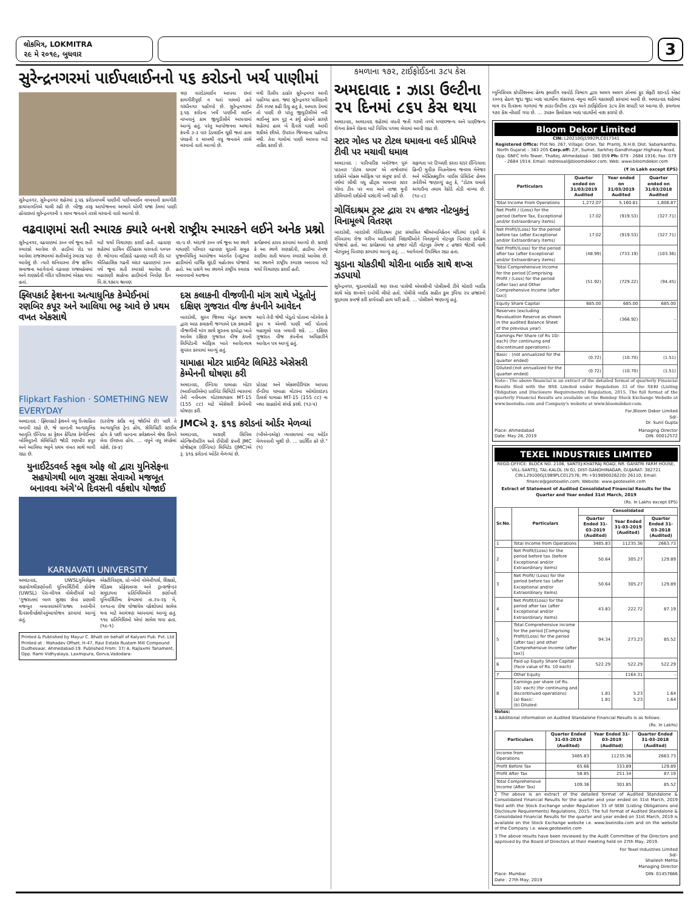લોકમિત્ર, LOKMITRA
૨૯ મે ૨૦૧૯, બુધવાર
3
સુરેન્દ્રનગરમાં પાઈપલાઈનનો ૫૬ કરોડનો ખર્ચ પાણીમાં
સુરેન્દ્રનગર, સુરેન્દ્રનગર શહેરમાં રૂ.૫૬ કરોડનાખર્ચે પાણીની પાઈપલાઈન નાખવાની કામગીરી કાચબાગતિએ ચાલી રહી છે. બીજી તરફ આયોજનના અભાવે ધોળી ધજા ડેમમાં પાણી હોવાછતાં સુરેન્દ્રનગરની ૨ લાખ જનતાને તરસે મરવાનો વારો આવ્યો છે.
ત્રણ વારડેડલાઈન આપવા છતાં કામગીરીપૂર્ણ ન થતાં મામલો હવે ગાંધીનગર પહોંચ્યો છે. સુરેન્દ્રનગરમાં રૂ.૫૬ કરોડના ખર્ચે પાણીની લાઈન નાખવાનું કામ જીયુડીસીને આપવામાં આવ્યું હતું. પરંતુ આયોજનના અભાવે કંપની ૩-૩ વાર ડેડલાઈન ચૂકી જતાં હાલ પંથકની ૨ લાખથી વધુ જનતાને તરસે મરવાનો વારો આવ્યો છે.
મંત્રી દિલીપ ઠાકોર સુરેન્દ્રનગર આવી પહોંચ્યા હતા. જ્યાં સુરેન્દ્રનગર પાલિકાની ટીમે સ્પષ્ટ કહી દિધુ હતુ કે, અમારા ડેમમાં તો પાણી છે પરંતુ જીયુડીસીએ નવી લાઈનનું કામ પુરૂ ન કર્યુ હોવાને કારણે શહેરમાં હાલ બે દિવસે પાણી આપી શકીએ છીએ. ઉપરાંત જિલ્લાના પહોંચ્યા નથી. તેવા ગામોમાં પાણી આપવા માટે તાકિદ કરાઈ છે.
વઢવાણમાં સતી સ્મારક ક્યારે બનશે રાષ્ટ્રીય સ્મારકને લઈને અનેક પ્રશ્નો
સુરેન્દ્રનગર, વઢવાણમાં ૩૦૦ વર્ષ જૂના સતી સ્મારકો આવેલા છે. હાડીમાં રોડ પર આવેલા રાજસ્થાનમાં સતીઓનું સ્મારક પણ આવેલું છે. ત્યારે શનિવારના રોજ ક્ષત્રિય સમાજના આગેવાનો વઢવાણ રાજમહેલમાં અને રાણકદેવી મંદિર પરિસરમાં એકઠા થયા હતાં.
માટે ચર્ચા વિચારણા કરાઈ હતી. વઢવાણ શહેરમાં પ્રાચિન ઈતિહાસ ધરાવતો ૫૦૫૦ છે. ભોગાવા નદીકાંઠે વઢવાણ બારી રોડ પર ઐતિહાસિક ગઢની અંદર વઢવાણમાં ૩૦૦ વર્ષ જૂના સતી સ્મારકો આવેલા છે. મહારાણી સાહેબા હાડીમાંનો નિર્વાણ દિન વિ.સં.૧૭૯૫ શ્રાવણ
વદ-૫ છે. અંદાજે ૩૦૦ વર્ષ જૂના આ સ્થળે માધાણી પરિવાર વઢવાણ ચૂડાની સમુહ પૂજનવિધિનું આયોજન અંતર્ગત દેવદૂરબા હાડીમાંનો વાર્ષિક ચુંદડી મહોત્સવ યોજાયો હતો. આ પ્રસંગે આ સ્થળને રાષ્ટ્રીય સ્મારક બનાવવાનો આજના
કાર્યક્રમમાં ઠરાવ કરવામાં આવ્યો છે. કારણે કે આ સ્થળે રાણકદેવી, હાડીમા તેમજ રાણીમા સતી થયાના સ્મારકો આવેલા છે. આ સ્થળને રાષ્ટ્રીય સ્મારક બનાવવા માટે ચર્ચા વિચારણા કરાઈ હતી.
ફ્લિપકાર્ટ ફેશનના અત્યાધુનિક કેમ્પેઈનમાં રણબિર કપૂર અને આલિયા ભટ્ટ આવે છે પ્રથમ વખત એકસાથે
Flipkart Fashion · SOMETHING NEW EVERYDAY
અમદાવાદ : ફ્લિપકાર્ટ ફેશનને વધુ ઉત્સાહિત બનાવી રહ્યો છે, જે બ્રાન્ડની અત્યાધુનિક આવૃતિ ઈન્ડિયા કા ફેશન કેપિટલ કેમ્પેઈનમાં બોલિવુડની સેલિબ્રિટી જોડી રણબીર કપૂર અને આલિયા ભટ્ટને પ્રથમ વખત સાથે લાવી રહ્યા છે.
(દરરોજ કંઈક નવું જોઈએ છે) પછી તે અત્યાધુનિક ટ્રેન્ડ હોય, સેલિબ્રિટી સ્ટાઈલ હોય કે પછી બ્રાન્ડના કલેક્શનને શ્રેષ્ઠ કિંમતે લેવા ઈચ્છતા હોય. ... વધુને વધુ સંપર્કમાં રહેશે. (૭-૪)
યુનાઈટેડવર્લ્ડ સ્કૂલ ઓફ લૉ દ્વારા યુનિસેફના સહયોગથી બાળ સુરક્ષા સેવાઓ મજબૂત બનાવવા અંગે'બે દિવસની વર્કશોપ યોજાઈ
KARNAVATI UNIVERSITY
અમદાવાદ, UWSLયુનિસેફના સહયોગથીકર્ણાવતી યુનિવર્સિટીની કોલેજ (UWSL) પેરા-લીગલ વોલેન્ટીયર્સ માટે 'ગુજરાતમાં બાળ સુરક્ષા સેવા પ્રણાલી મજબૂત બનાવવાઅંગે'રાજ્ય સ્તરનીબે દિવસનીવર્કશોપનુંઆયોજન કરવામાં આવ્યું હતું.
એક્ટીવિસ્ટ્સ, પ્રો-બોનો વોલેન્ટીયર્સ, શિક્ષકો, મેડિકલ પ્રોફેશનલ્સ અને ટ્રાન્સજેન્ડર સમુદાયના પ્રતિનિધિઓને કર્ણાવતી યુનિવર્સિટીના કેમ્પસમાં તા.૨૫-૨૬ મે, ૨૦૧૯ના રોજ યોજાયેલ વર્કશોપમાં સામેલ થવા માટે આમંત્રણ આપવામાં આવ્યું હતું. ૧૧૯ પ્રતિનિધિઓ એમાં સામેલ થયા હતા. (૧૯-૧)
Printed & Published by Mayur C. Bhatt on behalf of Kalyani Pub. Pvt. Ltd Printed at : Mahadev Offset, H-47, Ravi Estate Rustam Mill Compound Dudheswar, Ahmedabad-19. Published From: 37/ A, Rajlaxmi Tanament, Opp. Rami Vidhyalaya, Laxmipura, Gorva,Vadodara-
દસ કલાકની વીજળીની માંગ સાથે ખેડૂતોનું દક્ષિણ ગુજરાત વીજ કંપનીને આવેદન
બારડોલી, સુરત જિલ્લા ખેડૂત સમાજ દ્વારા આઠ કલાકની જગ્યાએ દસ કલાકની વીજળીની માંગ સાથે સુરતના કાપોદ્રા ખાતે આવેલ દક્ષિણ ગુજરાત વીજ કંપની લિમિટેડની ઓફિસ ખાતે આવેદનપત્ર સુપરત કરવામાં આવ્યું હતું.
આવે તેવી જેથી ખેડૂતો પોતાના બોરવેલ કે કૂવા મ એનથી પાણી લઈ પોતાનો મહામુલો પાક બચાવી શકે. ... દક્ષિણ ગુજરાત વીજ કંપનીના અધિકારીને આવેદન પત્ર આપ્યું હતું.
યામાહા મોટર પ્રાઈવેટ લિમિટેડે એસેસરી કેમ્પેનની ઘોષણા કરી
અમદાવાદ, ઈન્ડિયા યામાહા મોટર (આઈવાઈએમ) પ્રાઈવેટ લિમિટેડે ભારતમાં તેની નવીનતમ મોટરસાયકલ MT-15 (155 cc) માટે એસેસરી કેમ્પેનની ઘોષણા કરી.
પ્રોડક્ટ અને એક્સપીરિયંસ આપવા ઈન્ડીયા યામાહા મોટરના ઓથોરાઇઝ્ડ ડિલર્સ યામાહા MT-15 (155 cc) ના બધા ગ્રાહકોનો સંપર્ક કરશે. (૧૩-૫)
JMCએ રૂ. ૬૧૬ કરોડનાં ઓર્ડર મેળવ્યાં
અમદાવાદ, અગ્રણી સિવિલ એન્જિનીયરિંગ અને ઈપીસી કંપની JMC પ્રોજેક્ટ્સ (ઈન્ડિયા) લિમિટેડ (JMC)એ રૂ. ૬૧૬ કરોડનાં ઓર્ડર મેળવ્યાં છે.
(બીએન્ડએફ) વ્યવસાયમાં નવા ઓર્ડર મેળવવાની ખુશી છે. ... પ્રદર્શિત કરે છે." (૧)
કમળાના ૧૭૨, ટાઈફોઈડના ૩૮૫ કેસ
અમદાવાદ : ઝાડા ઉલ્ટીના ૨૫ દિનમાં ૮૬૫ કેસ થયા
અમદાવાદ, અમદાવાદ શહેરમાં વધતી જતી ગરમી વચ્ચે મચ્છરજન્ય અને પાણીજન્ય રોગના કેસને રોકવા માટે વિવિધ પગલા લેવામાં આવી રહ્યા છે.
સ્ટાર ગોલ્ડ પર ટોટલ ધમાલના વર્લ્ડ પ્રીમિયરે ટીવી પર મચાવી ધમાલ
અમદાવાદ : પારિવારિક મનોરંજન પૂરું પાડનાર 'ટોટલ ધમાલ' એ તાજેતરમાં દર્શકોને બોક્સ ઓફિસ પર સંતુષ્ટ કર્યા છે. વર્ષમાં સૌથી વધુ હીટ્સ લાવનાર સ્ટાર ગોલ્ડ ટીવ પર નવા અને તાજા મુવી પ્રીમિયરની દર્શકોની પસંદગી બની રહી છે.
સફળતા પર ટિપ્પણી કરતા સ્ટાર ઈન્ડિયાના હિન્દી મુવીઝ બિઝનેસના જનરલ મેનેજર અને એક્ઝિક્યુટીવ વાઈસ પ્રેસિડેન્ટ હેમલ ઝવેરીએ જણાવ્યું હતુ કે, "ટોટલ ધમાલે અગાઉના તમામ રેકોર્ડ તોડી નાખ્યા છે. (૧૯-૮)
ગોવિંદાશ્રમ ટ્રસ્ટ દ્વારા ૨૫ હજાર નોટબુકનું વિનામૂલ્યે વિતરણ
બારડોલી, બારડોલી ગોવિંદાશ્રમ ટ્રસ્ટ સંચાલિત શ્રીઅંબાનિકેતન મંદિરમાં ૨૬મી મે રવિવારના રોજ ગરીબ આદિવાસી વિદ્યાર્થીઓને વિનામુલ્યે નોટબુક વિતરણ કાર્યક્રમ યોજાયો હતો. આ કાર્યક્રમમાં ૧૭ હજાર મોટી નોટબુક તેમજ ૮ હજાર જેટલી નાની નોટબુકનું વિતરણ કરવામાં આવ્યું હતું. ... આગેવાનો ઉપસ્થિત રહ્યા હતા.
ચુડાના ચોકડીથી ચોરીના બાઈક સાથે શખ્સ ઝડપાયો
સુરેન્દ્રનગર, ચુડાનાચોકડી ત્રણ રસ્તા પાસેથી એલસીબી પોલીસની ટીમે ચોરાઉ બાઈક સાથે એક શખ્સને દબોચી લીધો હતો. પોલીસે બાઈક સહીત કુલ રૂપિયા ૨૫ હજારનો મુદ્દામાલ કબજે કરી કાર્યવાહી હાથ ધરી હતી. ... પોલીસને જણાવ્યું હતું.
મ્યુનિસિપલ કોર્પોરેશનના હેલ્થ ફ્લાઈંગ સ્કવોર્ડ વિભાગ દ્વારા અલગ અલગ ઝોનમાં ફુડ સેફ્ટી સ્ટાન્ડર્ડ એક્ટ ૨૦૦૬ હેઠળ જુદા જુદા ખાદ્ય પદાર્થોના શંકાસ્પદ નમુના લઈને ચકાસણી કરવામાં આવી છે. અમદાવાદ શહેરમાં માત્ર ૨૫ દિવસના ગાળામાં જ ઝાડા-ઉલ્ટીના ૮૬૫ અને ટાઈફોઈડના ૩૮૫ કેસ સપાટી પર આવ્યા છે. કમળાના ૧૭૨ કેસ નોંધાઈ ગયા છે. ... ૩૫૭૦ કિલોગ્રામ ખાદ્ય પદાર્થોનો નાશ કરાયો છે.
Bloom Dekor Limited
CIN: L20210GJ1992PLC017341
Registered Office: Plot No. 267, Village: Oran, Tal: Prantij, N.H.8, Dist. Sabarkantha, North Gujarat – 383 205 Corp.off: 2/F, Sumel, Sarkhej-Gandhinagar Highway Road, Opp. GNFC Info Tower, Thaltej, Ahmedabad - 380 059 Ph: 079 - 2684 1916; Fax: 079 - 2684 1914; Email: redressal@bloomdekor.com; Web: www.bloomdekor.com
(₹ in Lakh except EPS)
| Particulars | Quarter ended on 31/03/2019 Audited | Year ended on 31/03/2019 Audited | Quarter ended on 31/03/2018 Audited |
| --- | --- | --- | --- |
| Total Income From Operations | 1,272.07 | 5,160.81 | 1,806.87 |
| Net Profit / (Loss) for the period (before Tax, Exceptional and/or Extraordinary items) | 17.02 | (919.53) | (327.71) |
| Net Profit/(Loss) for the period before tax (after Exceptional and/or Extraordinary items) | 17.02 | (919.53) | (327.71) |
| Net Profit/(Loss) for the period after tax (after Exceptional and/or Extraordinary items) | (48.99) | (733.19) | (103.36) |
| Total Comprehensive Income for the period [Comprising Profit / (Loss) for the period (after tax) and Other Comprehensive Income (after tax)] | (51.92) | (729.22) | (94.45) |
| Equity Share Capital | 685.00 | 685.00 | 685.00 |
| Reserves (excluding Revaluation Reserve as shown in the audited Balance Sheet of the previous year) | - | (366.92) | - |
| Earnings Per Share (of Rs 10/- each) (for continuing and discontinued operations)- | | | |
| Basic : (not annualized for the quarter ended) | (0.72) | (10.70) | (1.51) |
| Diluted:(not annualized for the quarter ended) | (0.72) | (10.70) | (1.51) |
Note:- The above financial is an extract of the detailed format of quarterly Financial Results filed with the BSE Limited under Regulation 33 of the SEBI (Listing Obligation and Disclosure Requirements) Regulation, 2015. The full format of the quarterly Financial Results are available on the Bombay Stock Exchange Website at www.bseindia.com and Company's website at www.bloomdekor.com.
For,Bloom Dekor Limited
Sd/-
Dr. Sunil Gupta
Place: Ahmedabad
Date: May 28, 2019 Managing Director
DIN: 00012572
TEXEL INDUSTRIES LIMITED
REGD.OFFICE: BLOCK NO. 2106, SANTEJ-KHATRAJ ROAD, NR. GAYATRI FARM HOUSE, VILL-SANTEJ, TAL-KALOL (N G), DIST-GANDHINAGAR, GUJARAT- 382721
CIN:L29100GJ1989PLC012576; Ph:+919890026220/ 26110; Email: finance@geotexelin.com; Website: www.geotexelin.com
Extract of Statement of Audited Consolidated Financial Results for the Quarter and Year ended 31st March, 2019
(Rs. In Lakhs except EPS)
| Sr.No. | Particulars | Consolidated | | |
| --- | --- | --- | --- | --- |
| | | Quarter Ended 31-03-2019 (Audited) | Year Ended 31-03-2019 (Audited) | Quarter Ended 31-03-2018 (Audited) |
| 1 | Total Income from Operations | 3485.83 | 11235.36 | 2663.73 |
| 2 | Net Profit/(Loss) for the period before tax (before Exceptional and/or Extraordinary items) | 50.64 | 305.27 | 129.89 |
| 3 | Net Profit/ (Loss) for the period before tax (after Exceptional and/or Extraordinary items) | 50.64 | 305.27 | 129.89 |
| 4 | Net Profit/(Loss) for the period after tax (after Exceptional and/or Extraordinary items) | 43.83 | 222.72 | 87.19 |
| 5 | Total Comprehensive income for the period [Comprising Profit/(Loss) for the period (after tax) and other Comprehensive Income (after tax)] | 94.34 | 273.23 | 85.52 |
| 6 | Paid up Equity Share Capital (Face value of Rs. 10 each) | 522.29 | 522.29 | 522.29 |
| 7 | Other Equity | - | 1164.31 | - |
| 8 | Earnings per share (of Rs. 10/- each) (for continuing and discontinued operations) (a) Basic: (b) Diluted: | 1.81 1.81 | 5.23 5.23 | 1.64 1.64 |
Notes:
1 Additional information on Audited Standalone Financial Results is as follows:
(Rs. In Lakhs)
| Particulars | Quarter Ended 31-03-2019 (Audited) | Year Ended 31-03-2019 (Audited) | Quarter Ended 31-03-2018 (Audited) |
| --- | --- | --- | --- |
| Income from Operations | 3485.83 | 11235.36 | 2663.73 |
| Profit Before Tax | 65.66 | 333.89 | 129.89 |
| Profit After Tax | 58.85 | 251.34 | 87.19 |
| Total Comprehensive Income (After Tax) | 109.36 | 301.85 | 85.52 |
2 The above is an extract of the detailed format of Audited Standalone & Consolidated Financial Results for the quarter and year ended on 31st March, 2019 filed with the Stock Exchange under Regulation 33 of SEBI (Listing Obligations and Disclosure Requirements) Regulations, 2015. The full format of Audited Standalone & Consolidated Financial Results for the quarter and year ended on 31st March, 2019 is available on the Stock Exchange website i.e. www.bseindia.com and on the website of the Company i.e. www.geotexelin.com
3 The above results have been reviewed by the Audit Committee of the Directors and approved by the Board of Directors at their meeting held on 27th May, 2019.
For Texel Industries Limited
Sd/-
Shailesh Mehta
Managing Director
Place: Mumbai
Date : 27th May, 2019 DIN: 01457666